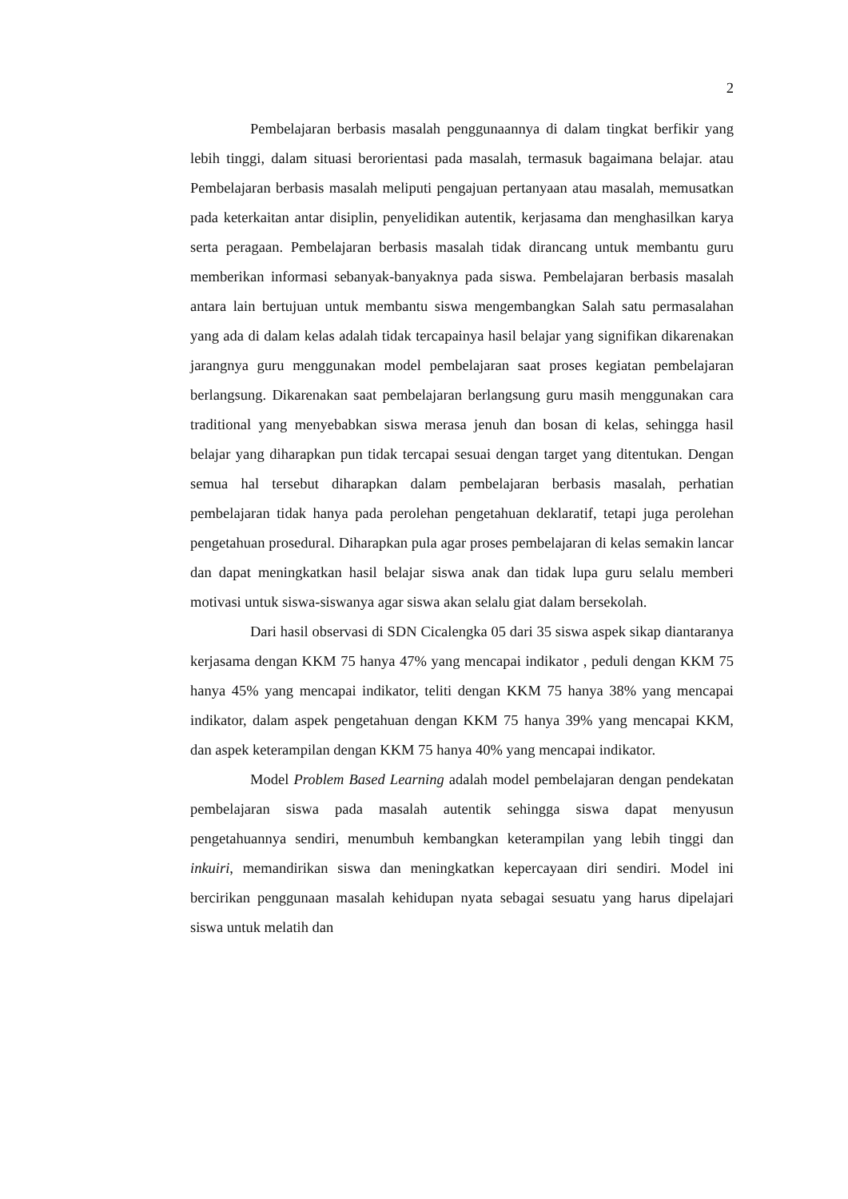2
Pembelajaran berbasis masalah penggunaannya di dalam tingkat berfikir yang lebih tinggi, dalam situasi berorientasi pada masalah, termasuk bagaimana belajar. atau Pembelajaran berbasis masalah meliputi pengajuan pertanyaan atau masalah, memusatkan pada keterkaitan antar disiplin, penyelidikan autentik, kerjasama dan menghasilkan karya serta peragaan. Pembelajaran berbasis masalah tidak dirancang untuk membantu guru memberikan informasi sebanyak-banyaknya pada siswa. Pembelajaran berbasis masalah antara lain bertujuan untuk membantu siswa mengembangkan Salah satu permasalahan yang ada di dalam kelas adalah tidak tercapainya hasil belajar yang signifikan dikarenakan jarangnya guru menggunakan model pembelajaran saat proses kegiatan pembelajaran berlangsung. Dikarenakan saat pembelajaran berlangsung guru masih menggunakan cara traditional yang menyebabkan siswa merasa jenuh dan bosan di kelas, sehingga hasil belajar yang diharapkan pun tidak tercapai sesuai dengan target yang ditentukan. Dengan semua hal tersebut diharapkan dalam pembelajaran berbasis masalah, perhatian pembelajaran tidak hanya pada perolehan pengetahuan deklaratif, tetapi juga perolehan pengetahuan prosedural. Diharapkan pula agar proses pembelajaran di kelas semakin lancar dan dapat meningkatkan hasil belajar siswa anak dan tidak lupa guru selalu memberi motivasi untuk siswa-siswanya agar siswa akan selalu giat dalam bersekolah.
Dari hasil observasi di SDN Cicalengka 05 dari 35 siswa aspek sikap diantaranya kerjasama dengan KKM 75 hanya 47% yang mencapai indikator , peduli dengan KKM 75 hanya 45% yang mencapai indikator, teliti dengan KKM 75 hanya 38% yang mencapai indikator, dalam aspek pengetahuan dengan KKM 75 hanya 39% yang mencapai KKM, dan aspek keterampilan dengan KKM 75 hanya 40% yang mencapai indikator.
Model Problem Based Learning adalah model pembelajaran dengan pendekatan pembelajaran siswa pada masalah autentik sehingga siswa dapat menyusun pengetahuannya sendiri, menumbuh kembangkan keterampilan yang lebih tinggi dan inkuiri, memandirikan siswa dan meningkatkan kepercayaan diri sendiri. Model ini bercirikan penggunaan masalah kehidupan nyata sebagai sesuatu yang harus dipelajari siswa untuk melatih dan